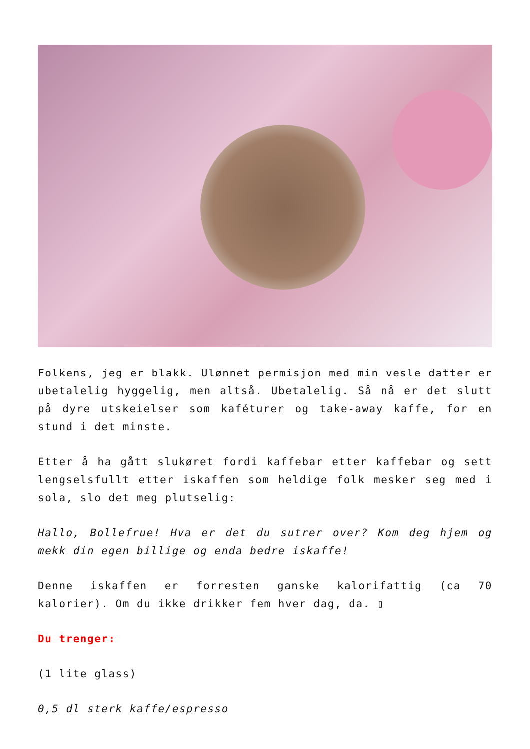Folkens, jeg er blakk. Ulønnet permisjon med min vesle datter er ubetalelig hyggelig, men altså. Ubetalelig. Så nå er det slutt på dyre utskeielser som kaféturer og take-away kaffe, for en stund i det minste.
Etter å ha gått slukøret fordi kaffebar etter kaffebar og sett lengselsfullt etter iskaffen som heldige folk mesker seg med i sola, slo det meg plutselig:
Hallo, Bollefrue! Hva er det du sutrer over? Kom deg hjem og mekk din egen billige og enda bedre iskaffe!
Denne iskaffen er forresten ganske kalorifattig (ca 70 kalorier). Om du ikke drikker fem hver dag, da. ▯
Du trenger:
(1 lite glass)
0,5 dl sterk kaffe/espresso